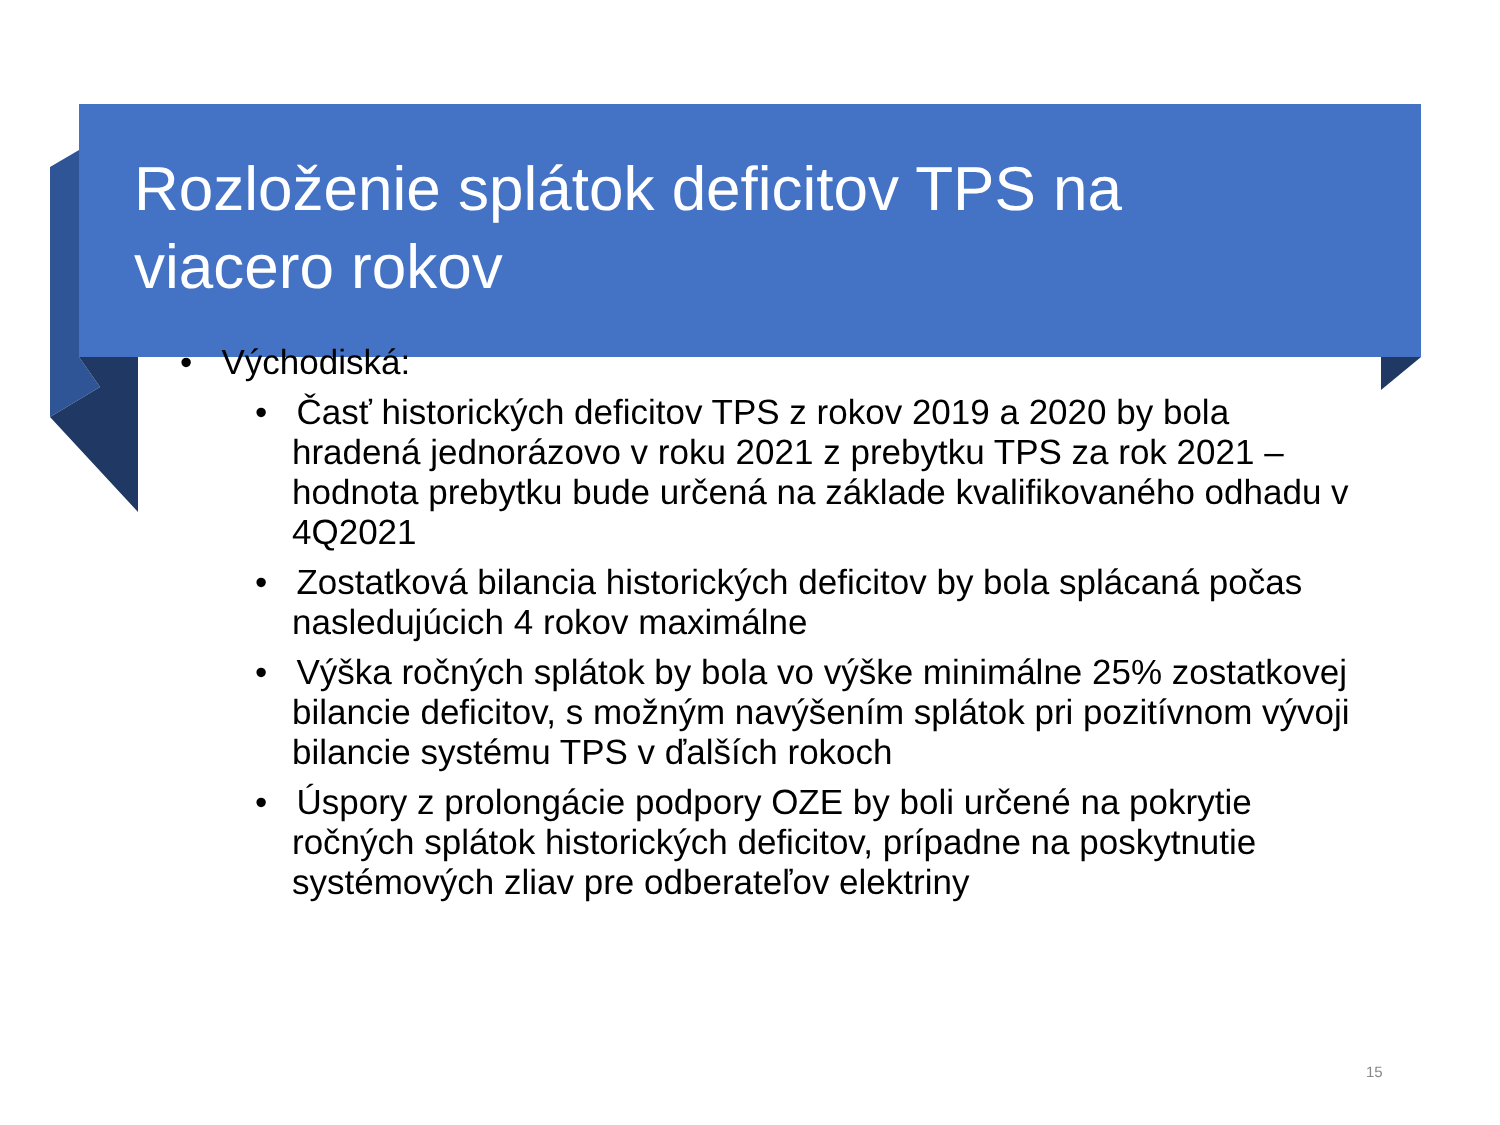Rozloženie splátok deficitov TPS na viacero rokov
• Východiská:
• Časť historických deficitov TPS z rokov 2019 a 2020 by bola hradená jednorázovo v roku 2021 z prebytku TPS za rok 2021 – hodnota prebytku bude určená na základe kvalifikovaného odhadu v 4Q2021
• Zostatková bilancia historických deficitov by bola splácaná počas nasledujúcich 4 rokov maximálne
• Výška ročných splátok by bola vo výške minimálne 25% zostatkovej bilancie deficitov, s možným navýšením splátok pri pozitívnom vývoji bilancie systému TPS v ďalších rokoch
• Úspory z prolongácie podpory OZE by boli určené na pokrytie ročných splátok historických deficitov, prípadne na poskytnutie systémových zliav pre odberateľov elektriny
15